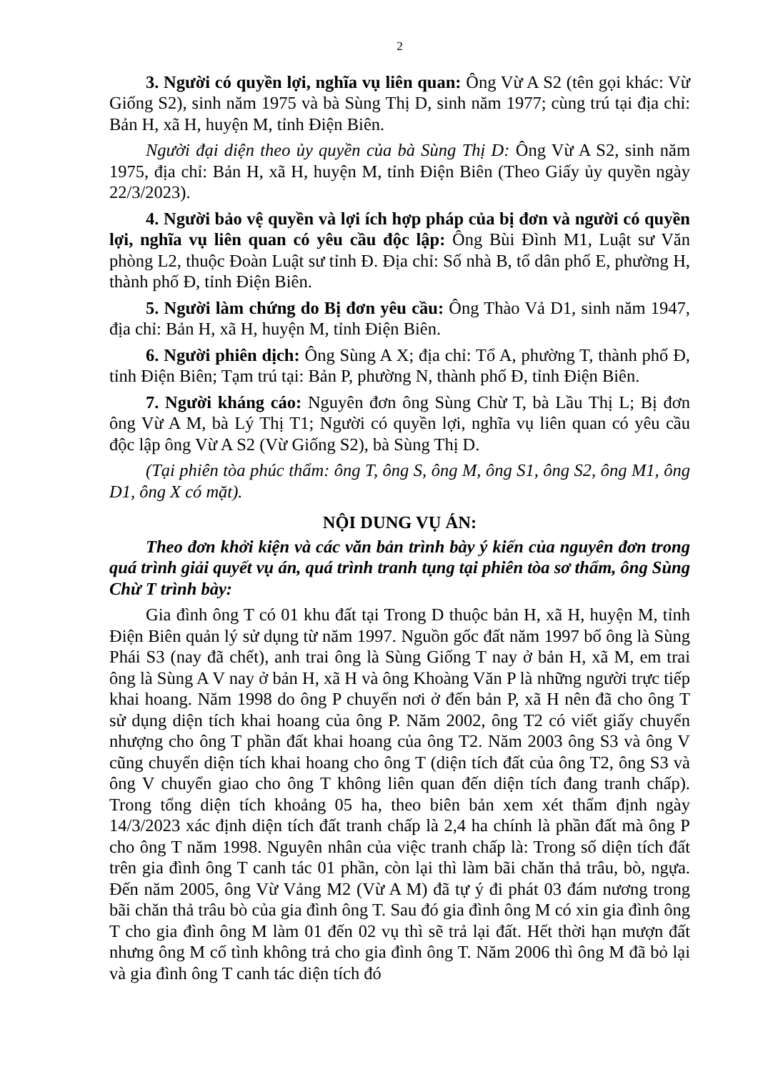2
3. Người có quyền lợi, nghĩa vụ liên quan: Ông Vừ A S2 (tên gọi khác: Vừ Giống S2), sinh năm 1975 và bà Sùng Thị D, sinh năm 1977; cùng trú tại địa chỉ: Bản H, xã H, huyện M, tỉnh Điện Biên.
Người đại diện theo ủy quyền của bà Sùng Thị D: Ông Vừ A S2, sinh năm 1975, địa chỉ: Bản H, xã H, huyện M, tỉnh Điện Biên (Theo Giấy ủy quyền ngày 22/3/2023).
4. Người bảo vệ quyền và lợi ích hợp pháp của bị đơn và người có quyền lợi, nghĩa vụ liên quan có yêu cầu độc lập: Ông Bùi Đình M1, Luật sư Văn phòng L2, thuộc Đoàn Luật sư tỉnh Đ. Địa chỉ: Số nhà B, tổ dân phố E, phường H, thành phố Đ, tỉnh Điện Biên.
5. Người làm chứng do Bị đơn yêu cầu: Ông Thào Vả D1, sinh năm 1947, địa chỉ: Bản H, xã H, huyện M, tỉnh Điện Biên.
6. Người phiên dịch: Ông Sùng A X; địa chỉ: Tổ A, phường T, thành phố Đ, tỉnh Điện Biên; Tạm trú tại: Bản P, phường N, thành phố Đ, tỉnh Điện Biên.
7. Người kháng cáo: Nguyên đơn ông Sùng Chừ T, bà Lầu Thị L; Bị đơn ông Vừ A M, bà Lý Thị T1; Người có quyền lợi, nghĩa vụ liên quan có yêu cầu độc lập ông Vừ A S2 (Vừ Giống S2), bà Sùng Thị D.
(Tại phiên tòa phúc thẩm: ông T, ông S, ông M, ông S1, ông S2, ông M1, ông D1, ông X có mặt).
NỘI DUNG VỤ ÁN:
Theo đơn khởi kiện và các văn bản trình bày ý kiến của nguyên đơn trong quá trình giải quyết vụ án, quá trình tranh tụng tại phiên tòa sơ thẩm, ông Sùng Chừ T trình bày:
Gia đình ông T có 01 khu đất tại Trong D thuộc bản H, xã H, huyện M, tỉnh Điện Biên quản lý sử dụng từ năm 1997. Nguồn gốc đất năm 1997 bố ông là Sùng Phái S3 (nay đã chết), anh trai ông là Sùng Giống T nay ở bản H, xã M, em trai ông là Sùng A V nay ở bản H, xã H và ông Khoàng Văn P là những người trực tiếp khai hoang. Năm 1998 do ông P chuyển nơi ở đến bản P, xã H nên đã cho ông T sử dụng diện tích khai hoang của ông P. Năm 2002, ông T2 có viết giấy chuyển nhượng cho ông T phần đất khai hoang của ông T2. Năm 2003 ông S3 và ông V cũng chuyển diện tích khai hoang cho ông T (diện tích đất của ông T2, ông S3 và ông V chuyển giao cho ông T không liên quan đến diện tích đang tranh chấp). Trong tổng diện tích khoảng 05 ha, theo biên bản xem xét thẩm định ngày 14/3/2023 xác định diện tích đất tranh chấp là 2,4 ha chính là phần đất mà ông P cho ông T năm 1998. Nguyên nhân của việc tranh chấp là: Trong số diện tích đất trên gia đình ông T canh tác 01 phần, còn lại thì làm bãi chăn thả trâu, bò, ngựa. Đến năm 2005, ông Vừ Vảng M2 (Vừ A M) đã tự ý đi phát 03 đám nương trong bãi chăn thả trâu bò của gia đình ông T. Sau đó gia đình ông M có xin gia đình ông T cho gia đình ông M làm 01 đến 02 vụ thì sẽ trả lại đất. Hết thời hạn mượn đất nhưng ông M cố tình không trả cho gia đình ông T. Năm 2006 thì ông M đã bỏ lại và gia đình ông T canh tác diện tích đó